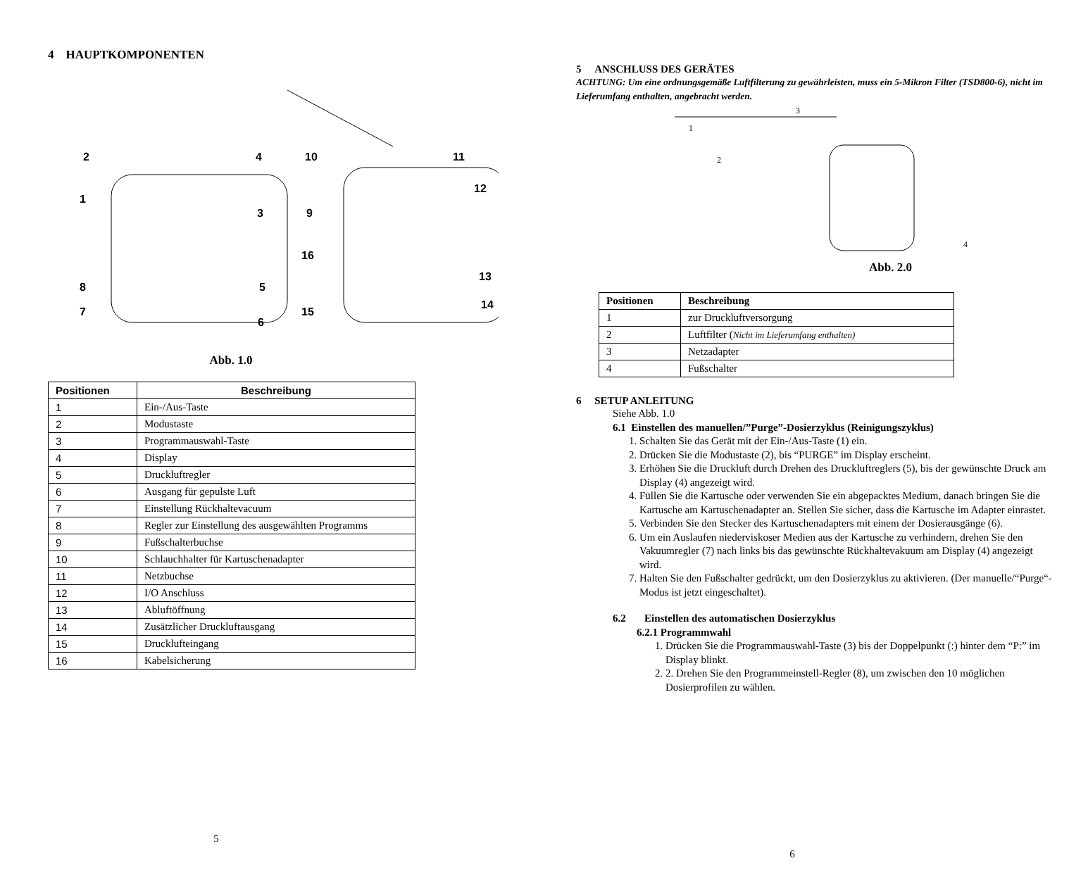4 HAUPTKOMPONENTEN
2
4
1
3
8
5
7
6
10
11
12
9
16
13
14
15
Abb. 1.0
| Positionen | Beschreibung |
| --- | --- |
| 1 | Ein-/Aus-Taste |
| 2 | Modustaste |
| 3 | Programmauswahl-Taste |
| 4 | Display |
| 5 | Druckluftregler |
| 6 | Ausgang für gepulste Luft |
| 7 | Einstellung Rückhaltevacuum |
| 8 | Regler zur Einstellung des ausgewählten Programms |
| 9 | Fußschalterbuchse |
| 10 | Schlauchhalter für Kartuschenadapter |
| 11 | Netzbuchse |
| 12 | I/O Anschluss |
| 13 | Abluftöffnung |
| 14 | Zusätzlicher Druckluftausgang |
| 15 | Drucklufteingang |
| 16 | Kabelsicherung |
5
5 ANSCHLUSS DES GERÄTES
ACHTUNG: Um eine ordnungsgemäße Luftfilterung zu gewährleisten, muss ein 5-Mikron Filter (TSD800-6), nicht im Lieferumfang enthalten, angebracht werden.
3
1
2
4
Abb. 2.0
| Positionen | Beschreibung |
| --- | --- |
| 1 | zur Druckluftversorgung |
| 2 | Luftfilter ( Nicht im Lieferumfang enthalten) |
| 3 | Netzadapter |
| 4 | Fußschalter |
6 SETUP ANLEITUNG
Siehe Abb. 1.0
6.1 Einstellen des manuellen/”Purge”-Dosierzyklus (Reinigungszyklus)
1. Schalten Sie das Gerät mit der Ein-/Aus-Taste (1) ein.
2. Drücken Sie die Modustaste (2), bis “PURGE” im Display erscheint.
3. Erhöhen Sie die Druckluft durch Drehen des Druckluftreglers (5), bis der gewünschte Druck am Display (4) angezeigt wird.
4. Füllen Sie die Kartusche oder verwenden Sie ein abgepacktes Medium, danach bringen Sie die Kartusche am Kartuschenadapter an. Stellen Sie sicher, dass die Kartusche im Adapter einrastet.
5. Verbinden Sie den Stecker des Kartuschenadapters mit einem der Dosierausgänge (6).
6. Um ein Auslaufen niederviskoser Medien aus der Kartusche zu verhindern, drehen Sie den Vakuumregler (7) nach links bis das gewünschte Rückhaltevakuum am Display (4) angezeigt wird.
7. Halten Sie den Fußschalter gedrückt, um den Dosierzyklus zu aktivieren. (Der manuelle/“Purge“-Modus ist jetzt eingeschaltet).
6.2 Einstellen des automatischen Dosierzyklus
6.2.1 Programmwahl
1. Drücken Sie die Programmauswahl-Taste (3) bis der Doppelpunkt (:) hinter dem “P:” im Display blinkt.
2. 2. Drehen Sie den Programmeinstell-Regler (8), um zwischen den 10 möglichen Dosierprofilen zu wählen.
6